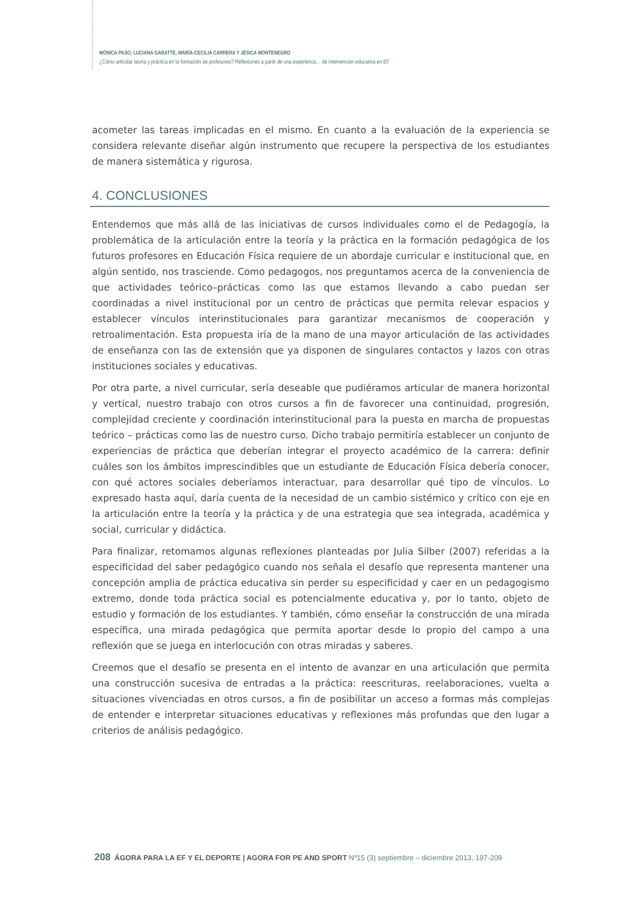MÓNICA PASO, LUCIANA GARATTE, MARÍA-CECILIA CARRERA Y JÉSICA MONTENEGRO
¿Cómo articular teoría y práctica en la formación de profesores? Reflexiones a partir de una experienca… de intervención educativa en EF
acometer las tareas implicadas en el mismo. En cuanto a la evaluación de la experiencia se considera relevante diseñar algún instrumento que recupere la perspectiva de los estudiantes de manera sistemática y rigurosa.
4. CONCLUSIONES
Entendemos que más allá de las iniciativas de cursos individuales como el de Pedagogía, la problemática de la articulación entre la teoría y la práctica en la formación pedagógica de los futuros profesores en Educación Física requiere de un abordaje curricular e institucional que, en algún sentido, nos trasciende. Como pedagogos, nos preguntamos acerca de la conveniencia de que actividades teórico–prácticas como las que estamos llevando a cabo puedan ser coordinadas a nivel institucional por un centro de prácticas que permita relevar espacios y establecer vínculos interinstitucionales para garantizar mecanismos de cooperación y retroalimentación. Esta propuesta iría de la mano de una mayor articulación de las actividades de enseñanza con las de extensión que ya disponen de singulares contactos y lazos con otras instituciones sociales y educativas.
Por otra parte, a nivel curricular, sería deseable que pudiéramos articular de manera horizontal y vertical, nuestro trabajo con otros cursos a fin de favorecer una continuidad, progresión, complejidad creciente y coordinación interinstitucional para la puesta en marcha de propuestas teórico – prácticas como las de nuestro curso. Dicho trabajo permitiría establecer un conjunto de experiencias de práctica que deberían integrar el proyecto académico de la carrera: definir cuáles son los ámbitos imprescindibles que un estudiante de Educación Física debería conocer, con qué actores sociales deberíamos interactuar, para desarrollar qué tipo de vínculos. Lo expresado hasta aquí, daría cuenta de la necesidad de un cambio sistémico y crítico con eje en la articulación entre la teoría y la práctica y de una estrategia que sea integrada, académica y social, curricular y didáctica.
Para finalizar, retomamos algunas reflexiones planteadas por Julia Silber (2007) referidas a la especificidad del saber pedagógico cuando nos señala el desafío que representa mantener una concepción amplia de práctica educativa sin perder su especificidad y caer en un pedagogismo extremo, donde toda práctica social es potencialmente educativa y, por lo tanto, objeto de estudio y formación de los estudiantes. Y también, cómo enseñar la construcción de una mirada específica, una mirada pedagógica que permita aportar desde lo propio del campo a una reflexión que se juega en interlocución con otras miradas y saberes.
Creemos que el desafío se presenta en el intento de avanzar en una articulación que permita una construcción sucesiva de entradas a la práctica: reescrituras, reelaboraciones, vuelta a situaciones vivenciadas en otros cursos, a fin de posibilitar un acceso a formas más complejas de entender e interpretar situaciones educativas y reflexiones más profundas que den lugar a criterios de análisis pedagógico.
208 ÁGORA PARA LA EF Y EL DEPORTE | AGORA FOR PE AND SPORT Nº15 (3) septiembre – diciembre 2013, 197-209